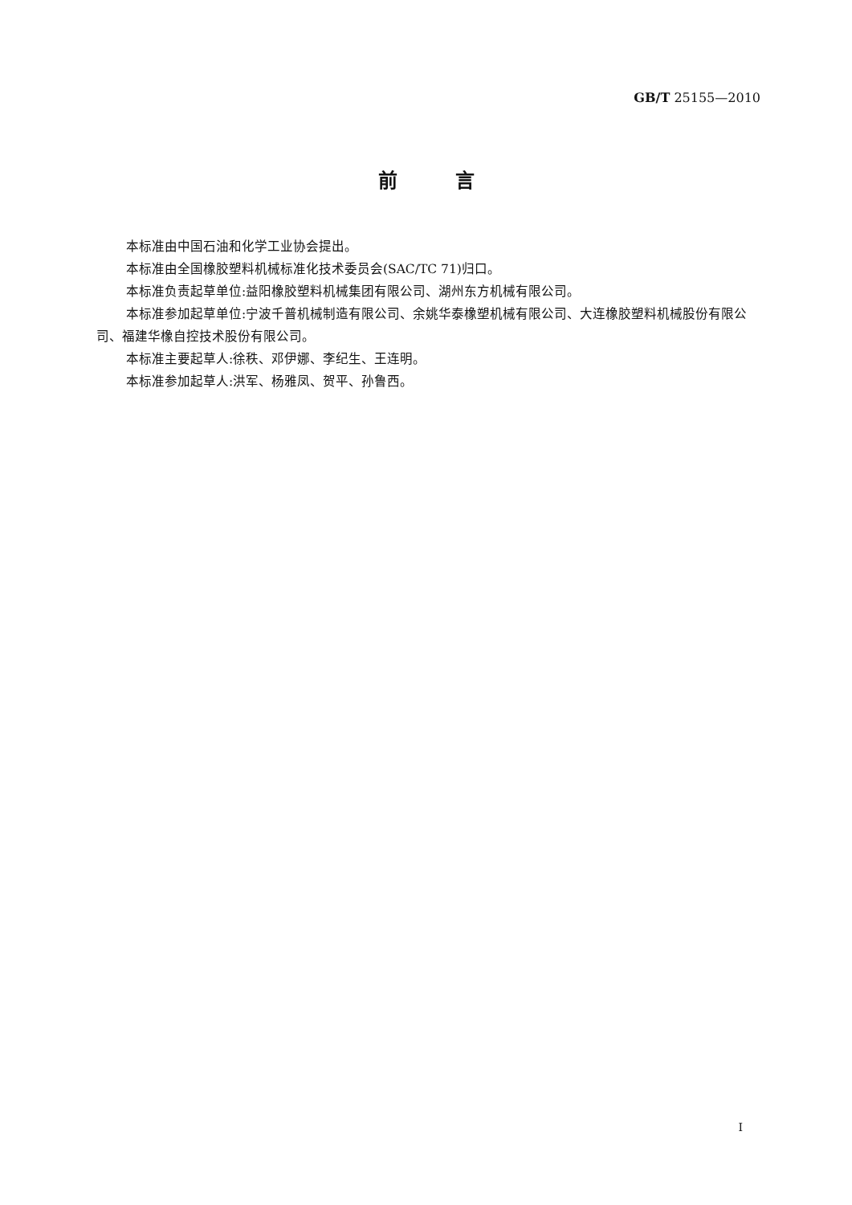GB/T 25155—2010
前　　　言
本标准由中国石油和化学工业协会提出。
本标准由全国橡胶塑料机械标准化技术委员会(SAC/TC 71)归口。
本标准负责起草单位:益阳橡胶塑料机械集团有限公司、湖州东方机械有限公司。
本标准参加起草单位:宁波千普机械制造有限公司、余姚华泰橡塑机械有限公司、大连橡胶塑料机械股份有限公司、福建华橡自控技术股份有限公司。
本标准主要起草人:徐秩、邓伊娜、李纪生、王连明。
本标准参加起草人:洪军、杨雅凤、贺平、孙鲁西。
I